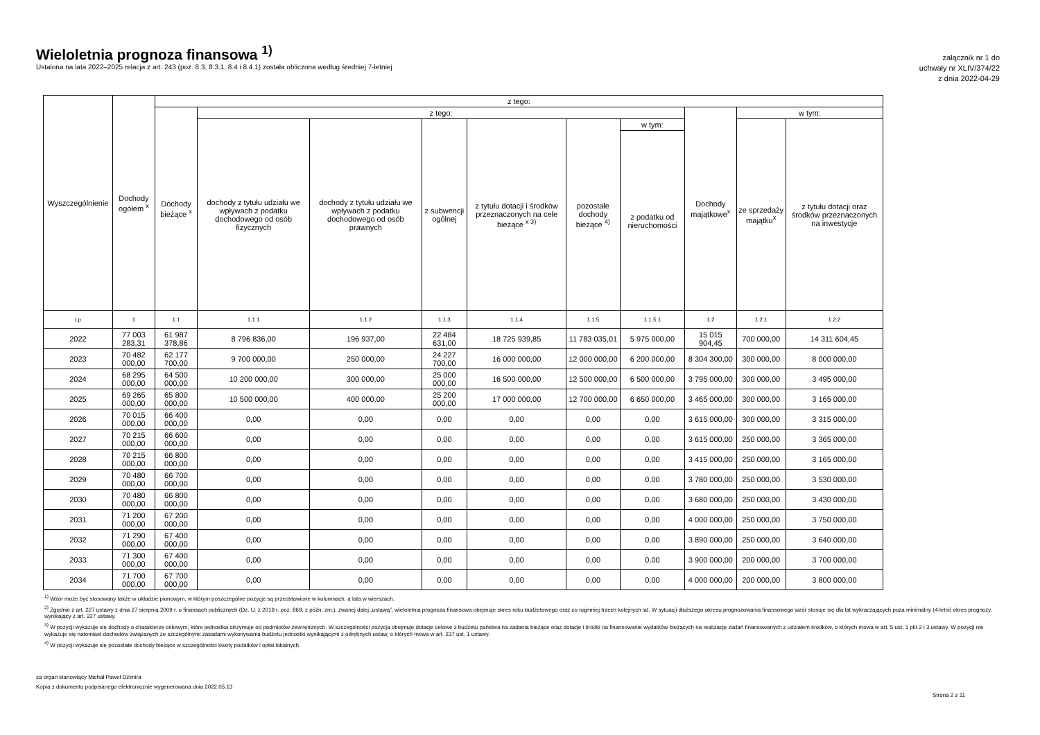Wieloletnia prognoza finansowa <sup>1)</sup>
Ustalona na lata 2022–2025 relacja z art. 243 (poz. 8.3, 8.3.1, 8.4 i 8.4.1) została obliczona według średniej 7-letniej
załącznik nr 1 do
uchwały nr XLIV/374/22
z dnia 2022-04-29
| Wyszczególnienie | Dochody ogółem <sup>x</sup> | z tego: | | | | | | | | | |
| --- | --- | --- | --- | --- | --- | --- | --- | --- | --- | --- | --- |
| | | Dochody bieżące <sup>x</sup> | z tego: | | | | | | Dochody majątkowe<sup>x</sup> | w tym: | |
| | | | dochody z tytułu udziału we wpływach z podatku dochodowego od osób fizycznych | dochody z tytułu udziału we wpływach z podatku dochodowego od osób prawnych | z subwencji ogólnej | z tytułu dotacji i środków przeznaczonych na cele bieżące <sup>x 3)</sup> | pozostałe dochody bieżące <sup>4)</sup> | w tym: | | ze sprzedaży majątku<sup>x</sup> | z tytułu dotacji oraz środków przeznaczonych na inwestycje |
| | | | | | | | | z podatku od nieruchomości | | | |
| Lp | 1 | 1.1 | 1.1.1 | 1.1.2 | 1.1.3 | 1.1.4 | 1.1.5 | 1.1.5.1 | 1.2 | 1.2.1 | 1.2.2 |
| 2022 | 77 003 283,31 | 61 987 378,86 | 8 796 836,00 | 196 937,00 | 22 484 631,00 | 18 725 939,85 | 11 783 035,01 | 5 975 000,00 | 15 015 904,45 | 700 000,00 | 14 311 604,45 |
| 2023 | 70 482 000,00 | 62 177 700,00 | 9 700 000,00 | 250 000,00 | 24 227 700,00 | 16 000 000,00 | 12 000 000,00 | 6 200 000,00 | 8 304 300,00 | 300 000,00 | 8 000 000,00 |
| 2024 | 68 295 000,00 | 64 500 000,00 | 10 200 000,00 | 300 000,00 | 25 000 000,00 | 16 500 000,00 | 12 500 000,00 | 6 500 000,00 | 3 795 000,00 | 300 000,00 | 3 495 000,00 |
| 2025 | 69 265 000,00 | 65 800 000,00 | 10 500 000,00 | 400 000,00 | 25 200 000,00 | 17 000 000,00 | 12 700 000,00 | 6 650 000,00 | 3 465 000,00 | 300 000,00 | 3 165 000,00 |
| 2026 | 70 015 000,00 | 66 400 000,00 | 0,00 | 0,00 | 0,00 | 0,00 | 0,00 | 0,00 | 3 615 000,00 | 300 000,00 | 3 315 000,00 |
| 2027 | 70 215 000,00 | 66 600 000,00 | 0,00 | 0,00 | 0,00 | 0,00 | 0,00 | 0,00 | 3 615 000,00 | 250 000,00 | 3 365 000,00 |
| 2028 | 70 215 000,00 | 66 800 000,00 | 0,00 | 0,00 | 0,00 | 0,00 | 0,00 | 0,00 | 3 415 000,00 | 250 000,00 | 3 165 000,00 |
| 2029 | 70 480 000,00 | 66 700 000,00 | 0,00 | 0,00 | 0,00 | 0,00 | 0,00 | 0,00 | 3 780 000,00 | 250 000,00 | 3 530 000,00 |
| 2030 | 70 480 000,00 | 66 800 000,00 | 0,00 | 0,00 | 0,00 | 0,00 | 0,00 | 0,00 | 3 680 000,00 | 250 000,00 | 3 430 000,00 |
| 2031 | 71 200 000,00 | 67 200 000,00 | 0,00 | 0,00 | 0,00 | 0,00 | 0,00 | 0,00 | 4 000 000,00 | 250 000,00 | 3 750 000,00 |
| 2032 | 71 290 000,00 | 67 400 000,00 | 0,00 | 0,00 | 0,00 | 0,00 | 0,00 | 0,00 | 3 890 000,00 | 250 000,00 | 3 640 000,00 |
| 2033 | 71 300 000,00 | 67 400 000,00 | 0,00 | 0,00 | 0,00 | 0,00 | 0,00 | 0,00 | 3 900 000,00 | 200 000,00 | 3 700 000,00 |
| 2034 | 71 700 000,00 | 67 700 000,00 | 0,00 | 0,00 | 0,00 | 0,00 | 0,00 | 0,00 | 4 000 000,00 | 200 000,00 | 3 800 000,00 |
<sup>1)</sup> Wzór może być stosowany także w układzie pionowym, w którym poszczególne pozycje są przedstawione w kolumnach, a lata w wierszach.
<sup>2)</sup> Zgodnie z art. 227 ustawy z dnia 27 sierpnia 2009 r. o finansach publicznych (Dz. U. z 2019 r. poz. 869, z późn. zm.), zwanej dalej „ustawą”, wieloletnia prognoza finansowa obejmuje okres roku budżetowego oraz co najmniej trzech kolejnych lat. W sytuacji dłuższego okresu prognozowania finansowego wzór stosuje się dla lat wykraczających poza minimalny (4-letni) okres prognozy, wynikający z art. 227 ustawy.
<sup>3)</sup> W pozycji wykazuje się dochody o charakterze celowym, które jednostka otrzymuje od podmiotów zewnętrznych. W szczególności pozycja obejmuje dotacje celowe z budżetu państwa na zadania bieżące oraz dotacje i środki na finansowanie wydatków bieżących na realizację zadań finansowanych z udziałem środków, o których mowa w art. 5 ust. 1 pkt 2 i 3 ustawy. W pozycji nie wykazuje się natomiast dochodów związanych ze szczególnymi zasadami wykonywania budżetu jednostki wynikającymi z odrębnych ustaw, o których mowa w art. 237 ust. 1 ustawy.
<sup>4)</sup> W pozycji wykazuje się pozostałe dochody bieżące w szczególności kwoty podatków i opłat lokalnych.
za organ stanowiący Michał Paweł Dzimira
Kopia z dokumentu podpisanego elektronicznie wygenerowana dnia 2022.05.13
Strona 2 z 11